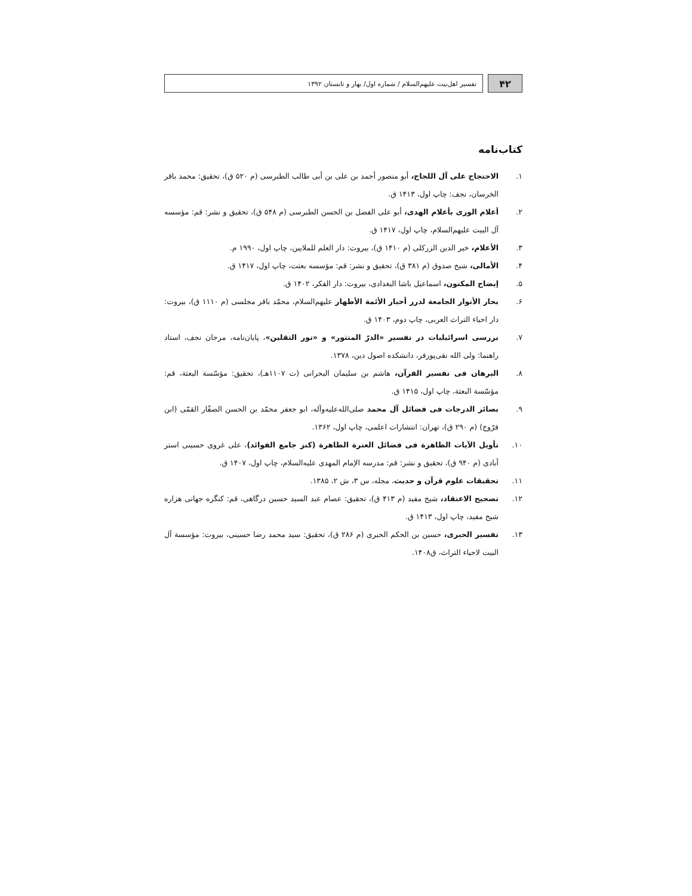۴۲
تفسیر اهل‌بیت علیهم‌السلام / شماره اول/ بهار و تابستان ۱۳۹۲
کتاب‌نامه
۱. الاحتجاج علی آل اللجاج، أبو منصور أحمد بن علی بن أبی طالب الطبرسی (م ۵۲۰ ق)، تحقیق: محمد باقر الخرسان، نجف: چاپ اول، ۱۴۱۳ ق.
۲. أعلام الوری بأعلام الهدی، أبو علی الفضل بن الحسن الطبرسی (م ۵۴۸ ق)، تحقیق و نشر: قم: مؤسسه آل البیت علیهم‌السلام، چاپ اول، ۱۴۱۷ ق.
۳. الأعلام، خیر الدین الزرکلی (م ۱۴۱۰ ق)، بیروت: دار العلم للملایین، چاپ اول، ۱۹۹۰ م.
۴. الأمالی، شیخ صدوق (م ۳۸۱ ق)، تحقیق و نشر: قم: مؤسسه بعثت، چاپ اول، ۱۴۱۷ ق.
۵. إیضاح المکنون، اسماعیل باشا البغدادی، بیروت: دار الفکر، ۱۴۰۲ ق.
۶. بحار الأنوار الجامعة لدرر أخبار الأئمة الأطهار علیهم‌السلام، محمّد باقر مجلسی (م ۱۱۱۰ ق)، بیروت: دار احیاء التراث العربی، چاپ دوم، ۱۴۰۳ ق.
۷. بررسی اسرائیلیات در تفسیر «الدرّ المنثور» و «نور الثقلین»، پایان‌نامه، مرجان نجف، استاد راهنما: ولی الله نقی‌پورفر، دانشکده اصول دین، ۱۳۷۸.
۸. البرهان فی تفسیر القرآن، هاشم بن سلیمان البحرانی (ت ۱۱۰۷هـ)، تحقیق: مؤسّسة البعثة، قم: مؤسّسة البعثة، چاپ اول، ۱۴۱۵ ق.
۹. بصائر الدرجات فی فضائل آل محمد صلی‌الله‌علیه‌وآله، ابو جعفر محمّد بن الحسن الصفّار القمّی (ابن فرّوخ) (م ۲۹۰ ق)، تهران: انتشارات اعلمی، چاپ اول، ۱۳۶۲.
۱۰. تأویل الآیات الظاهرة فی فضائل العترة الطاهرة (کنز جامع الفوائد)، علی غروی حسینی استر آبادی (م ۹۴۰ ق)، تحقیق و نشر: قم: مدرسه الإمام المهدی علیه‌السلام، چاپ اول، ۱۴۰۷ ق.
۱۱. تحقیقات علوم قرآن و حدیث، مجله، س ۳، ش ۲، ۱۳۸۵.
۱۲. تصحیح الاعتقاد، شیخ مفید (م ۴۱۳ ق)، تحقیق: عصام عبد السید حسین درگاهی، قم: کنگره جهانی هزاره شیخ مفید، چاپ اول، ۱۴۱۳ ق.
۱۳. تفسیر الحبری، حسین بن الحکم الحبری (م ۲۸۶ ق)، تحقیق: سید محمد رضا حسینی، بیروت: مؤسسة آل البیت لاحیاء التراث، ق۱۴۰۸.